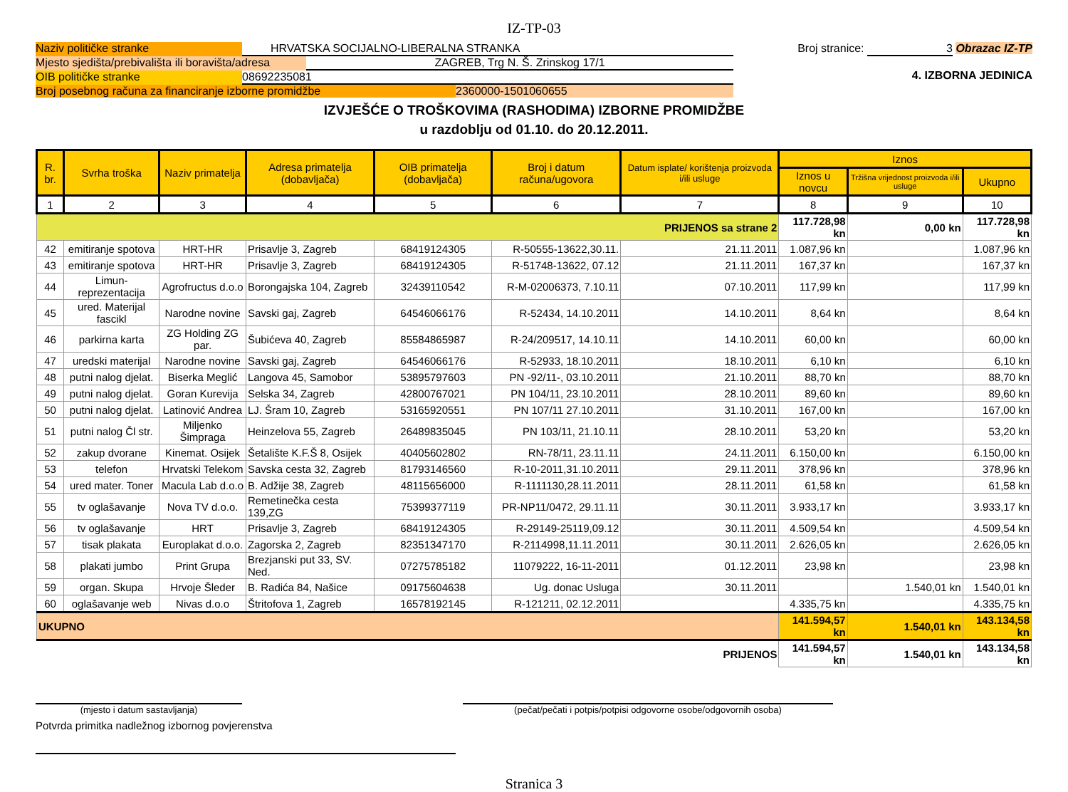IZ-TP-03
Naziv političke stranke HRVATSKA SOCIJALNO-LIBERALNA STRANKA
Mjesto sjedišta/prebivališta ili boravišta/adresa ZAGREB, Trg N. Š. Zrinskog 17/1
OIB političke stranke 08692235081
Broj posebnog računa za financiranje izborne promidžbe 2360000-1501060655
Broj stranice: 3 Obrazac IZ-TP
4. IZBORNA JEDINICA
IZVJEŠĆE O TROŠKOVIMA (RASHODIMA) IZBORNE PROMIDŽBE
u razdoblju od 01.10. do 20.12.2011.
| R. br. | Svrha troška | Naziv primatelja | Adresa primatelja (dobavljača) | OIB primatelja (dobavljača) | Broj i datum računa/ugovora | Datum isplate/ korištenja proizvoda i/ili usluge | Iznos | | |
| --- | --- | --- | --- | --- | --- | --- | --- | --- | --- |
| | | | | | | | Iznos u novcu | Tržišna vrijednost proizvoda i/ili usluge | Ukupno |
| 1 | 2 | 3 | 4 | 5 | 6 | 7 | 8 | 9 | 10 |
| PRIJENOS sa strane 2 | | | | | | | 117.728,98 kn | 0,00 kn | 117.728,98 kn |
| 42 | emitiranje spotova | HRT-HR | Prisavlje 3, Zagreb | 68419124305 | R-50555-13622,30.11. | 21.11.2011 | 1.087,96 kn | | 1.087,96 kn |
| 43 | emitiranje spotova | HRT-HR | Prisavlje 3, Zagreb | 68419124305 | R-51748-13622, 07.12 | 21.11.2011 | 167,37 kn | | 167,37 kn |
| 44 | Limun-reprezentacija | Agrofructus d.o.o | Borongajska 104, Zagreb | 32439110542 | R-M-02006373, 7.10.11 | 07.10.2011 | 117,99 kn | | 117,99 kn |
| 45 | ured. Materijal fascikl | Narodne novine | Savski gaj, Zagreb | 64546066176 | R-52434, 14.10.2011 | 14.10.2011 | 8,64 kn | | 8,64 kn |
| 46 | parkirna karta | ZG Holding ZG par. | Šubićeva 40, Zagreb | 85584865987 | R-24/209517, 14.10.11 | 14.10.2011 | 60,00 kn | | 60,00 kn |
| 47 | uredski materijal | Narodne novine | Savski gaj, Zagreb | 64546066176 | R-52933, 18.10.2011 | 18.10.2011 | 6,10 kn | | 6,10 kn |
| 48 | putni nalog djelat. | Biserka Meglić | Langova 45, Samobor | 53895797603 | PN -92/11-, 03.10.2011 | 21.10.2011 | 88,70 kn | | 88,70 kn |
| 49 | putni nalog djelat. | Goran Kurevija | Selska 34, Zagreb | 42800767021 | PN 104/11, 23.10.2011 | 28.10.2011 | 89,60 kn | | 89,60 kn |
| 50 | putni nalog djelat. | Latinović Andrea | LJ. Šram 10, Zagreb | 53165920551 | PN 107/11 27.10.2011 | 31.10.2011 | 167,00 kn | | 167,00 kn |
| 51 | putni nalog Čl str. | Miljenko Šimpraga | Heinzelova 55, Zagreb | 26489835045 | PN 103/11, 21.10.11 | 28.10.2011 | 53,20 kn | | 53,20 kn |
| 52 | zakup dvorane | Kinemat. Osijek | Šetalište K.F.Š 8, Osijek | 40405602802 | RN-78/11, 23.11.11 | 24.11.2011 | 6.150,00 kn | | 6.150,00 kn |
| 53 | telefon | Hrvatski Telekom | Savska cesta 32, Zagreb | 81793146560 | R-10-2011,31.10.2011 | 29.11.2011 | 378,96 kn | | 378,96 kn |
| 54 | ured mater. Toner | Macula Lab d.o.o | B. Adžije 38, Zagreb | 48115656000 | R-1111130,28.11.2011 | 28.11.2011 | 61,58 kn | | 61,58 kn |
| 55 | tv oglašavanje | Nova TV d.o.o. | Remetinečka cesta 139,ZG | 75399377119 | PR-NP11/0472, 29.11.11 | 30.11.2011 | 3.933,17 kn | | 3.933,17 kn |
| 56 | tv oglašavanje | HRT | Prisavlje 3, Zagreb | 68419124305 | R-29149-25119,09.12 | 30.11.2011 | 4.509,54 kn | | 4.509,54 kn |
| 57 | tisak plakata | Europlakat d.o.o. | Zagorska 2, Zagreb | 82351347170 | R-2114998,11.11.2011 | 30.11.2011 | 2.626,05 kn | | 2.626,05 kn |
| 58 | plakati jumbo | Print Grupa | Brezjanski put 33, SV. Ned. | 07275785182 | 11079222, 16-11-2011 | 01.12.2011 | 23,98 kn | | 23,98 kn |
| 59 | organ. Skupa | Hrvoje Šleder | B. Radića 84, Našice | 09175604638 | Ug. donac Usluga | 30.11.2011 | | 1.540,01 kn | 1.540,01 kn |
| 60 | oglašavanje web | Nivas d.o.o | Štritofova 1, Zagreb | 16578192145 | R-121211, 02.12.2011 | | 4.335,75 kn | | 4.335,75 kn |
| UKUPNO | | | | | | | 141.594,57 kn | 1.540,01 kn | 143.134,58 kn |
| PRIJENOS | | | | | | | 141.594,57 kn | 1.540,01 kn | 143.134,58 kn |
(mjesto i datum sastavljanja) (pečat/pečati i potpis/potpisi odgovorne osobe/odgovornih osoba)
Potvrda primitka nadležnog izbornog povjerenstva
Stranica 3